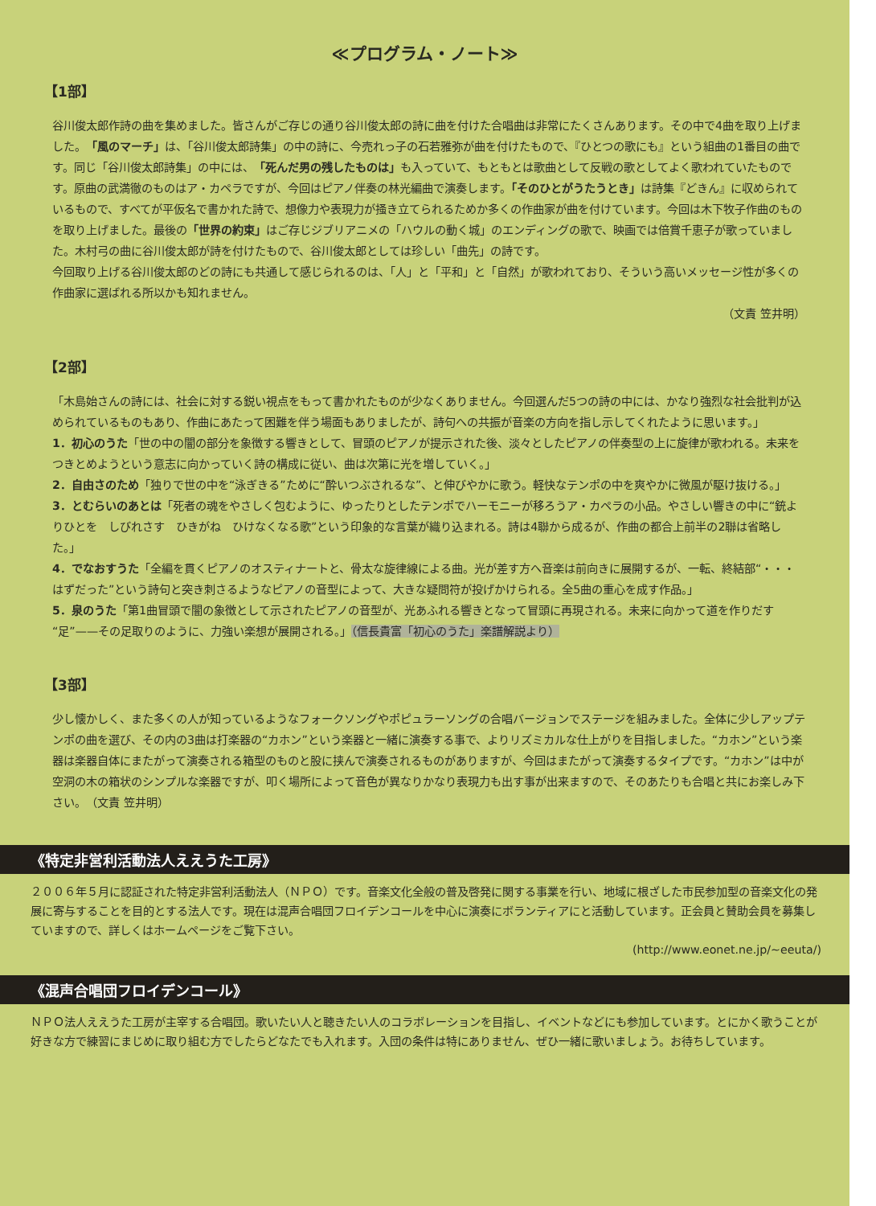≪プログラム・ノート≫
【1部】
谷川俊太郎作詩の曲を集めました。皆さんがご存じの通り谷川俊太郎の詩に曲を付けた合唱曲は非常にたくさんあります。その中で4曲を取り上げました。「風のマーチ」は、「谷川俊太郎詩集」の中の詩に、今売れっ子の石若雅弥が曲を付けたもので、『ひとつの歌にも』という組曲の1番目の曲です。同じ「谷川俊太郎詩集」の中には、「死んだ男の残したものは」も入っていて、もともとは歌曲として反戦の歌としてよく歌われていたものです。原曲の武満徹のものはア・カペラですが、今回はピアノ伴奏の林光編曲で演奏します。「そのひとがうたうとき」は詩集『どきん』に収められているもので、すべてが平仮名で書かれた詩で、想像力や表現力が掻き立てられるためか多くの作曲家が曲を付けています。今回は木下牧子作曲のものを取り上げました。最後の「世界の約束」はご存じジブリアニメの「ハウルの動く城」のエンディングの歌で、映画では倍賞千恵子が歌っていました。木村弓の曲に谷川俊太郎が詩を付けたもので、谷川俊太郎としては珍しい「曲先」の詩です。
今回取り上げる谷川俊太郎のどの詩にも共通して感じられるのは、「人」と「平和」と「自然」が歌われており、そういう高いメッセージ性が多くの作曲家に選ばれる所以かも知れません。
（文責 笠井明）
【2部】
「木島始さんの詩には、社会に対する鋭い視点をもって書かれたものが少なくありません。今回選んだ5つの詩の中には、かなり強烈な社会批判が込められているものもあり、作曲にあたって困難を伴う場面もありましたが、詩句への共振が音楽の方向を指し示してくれたように思います。」
1．初心のうた「世の中の闇の部分を象徴する響きとして、冒頭のピアノが提示された後、淡々としたピアノの伴奏型の上に旋律が歌われる。未来をつきとめようという意志に向かっていく詩の構成に従い、曲は次第に光を増していく。」
2．自由さのため「独りで世の中を“泳ぎきる”ために“酔いつぶされるな”、と伸びやかに歌う。軽快なテンポの中を爽やかに微風が駆け抜ける。」
3．とむらいのあとは「死者の魂をやさしく包むように、ゆったりとしたテンポでハーモニーが移ろうア・カペラの小品。やさしい響きの中に“銃よりひとを　しびれさす　ひきがね　ひけなくなる歌”という印象的な言葉が織り込まれる。詩は4聯から成るが、作曲の都合上前半の2聯は省略した。」
4．でなおすうた「全編を貫くピアノのオスティナートと、骨太な旋律線による曲。光が差す方へ音楽は前向きに展開するが、一転、終結部“・・・はずだった”という詩句と突き刺さるようなピアノの音型によって、大きな疑問符が投げかけられる。全5曲の重心を成す作品。」
5．泉のうた「第1曲冒頭で闇の象徴として示されたピアノの音型が、光あふれる響きとなって冒頭に再現される。未来に向かって道を作りだす“足”——その足取りのように、力強い楽想が展開される。」（信長貴富「初心のうた」楽譜解説より）
【3部】
少し懐かしく、また多くの人が知っているようなフォークソングやポピュラーソングの合唱バージョンでステージを組みました。全体に少しアップテンポの曲を選び、その内の3曲は打楽器の“カホン”という楽器と一緒に演奏する事で、よりリズミカルな仕上がりを目指しました。“カホン”という楽器は楽器自体にまたがって演奏される箱型のものと股に挟んで演奏されるものがありますが、今回はまたがって演奏するタイプです。“カホン”は中が空洞の木の箱状のシンプルな楽器ですが、叩く場所によって音色が異なりかなり表現力も出す事が出来ますので、そのあたりも合唱と共にお楽しみ下さい。　（文責 笠井明）
《特定非営利活動法人ええうた工房》
２００６年５月に認証された特定非営利活動法人（ＮＰＯ）です。音楽文化全般の普及啓発に関する事業を行い、地域に根ざした市民参加型の音楽文化の発展に寄与することを目的とする法人です。現在は混声合唱団フロイデンコールを中心に演奏にボランティアにと活動しています。正会員と賛助会員を募集していますので、詳しくはホームページをご覧下さい。
(http://www.eonet.ne.jp/~eeuta/)
《混声合唱団フロイデンコール》
ＮＰＯ法人ええうた工房が主宰する合唱団。歌いたい人と聴きたい人のコラボレーションを目指し、イベントなどにも参加しています。とにかく歌うことが好きな方で練習にまじめに取り組む方でしたらどなたでも入れます。入団の条件は特にありません、ぜひ一緒に歌いましょう。お待ちしています。